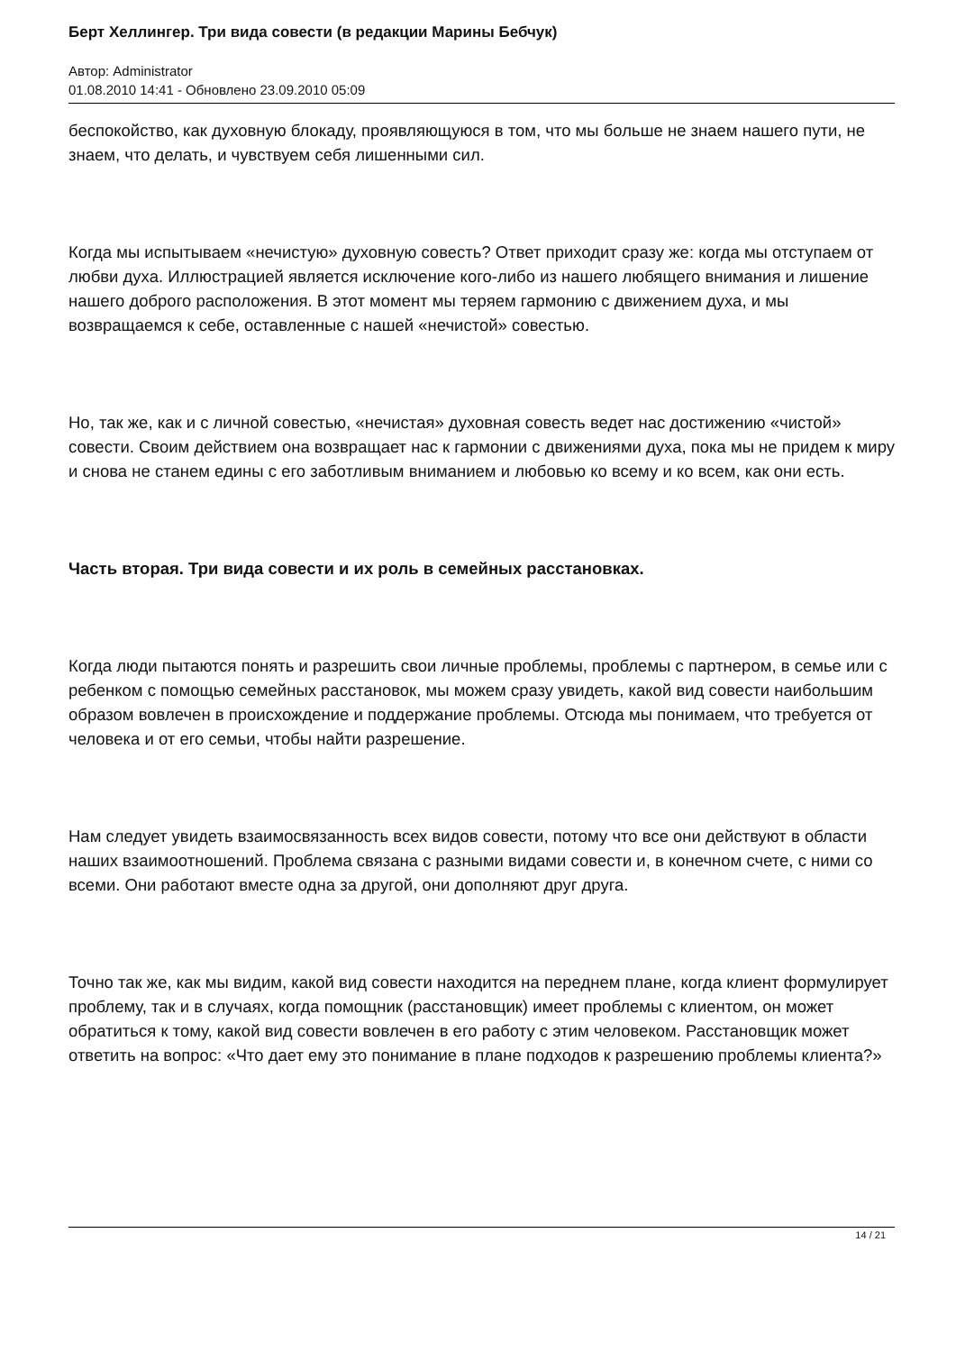Берт Хеллингер. Три вида совести (в редакции Марины Бебчук)
Автор: Administrator
01.08.2010 14:41 - Обновлено 23.09.2010 05:09
беспокойство, как духовную блокаду, проявляющуюся в том, что мы больше не знаем нашего пути, не знаем, что делать, и чувствуем себя лишенными сил.
Когда мы испытываем «нечистую» духовную совесть? Ответ приходит сразу же: когда мы отступаем от любви духа. Иллюстрацией является исключение кого-либо из нашего любящего внимания и лишение нашего доброго расположения. В этот момент мы теряем гармонию с движением духа, и мы возвращаемся к себе, оставленные с нашей «нечистой» совестью.
Но, так же, как и с личной совестью, «нечистая» духовная совесть ведет нас достижению «чистой» совести. Своим действием она возвращает нас к гармонии с движениями духа, пока мы не придем к миру и снова не станем едины с его заботливым вниманием и любовью ко всему и ко всем, как они есть.
Часть вторая. Три вида совести и их роль в семейных расстановках.
Когда люди пытаются понять и разрешить свои личные проблемы, проблемы с партнером, в семье или с ребенком с помощью семейных расстановок, мы можем сразу увидеть, какой вид совести наибольшим образом вовлечен в происхождение и поддержание проблемы. Отсюда мы понимаем, что требуется от человека и от его семьи, чтобы найти разрешение.
Нам следует увидеть взаимосвязанность всех видов совести, потому что все они действуют в области наших взаимоотношений. Проблема связана с разными видами совести и, в конечном счете, с ними со всеми. Они работают вместе одна за другой, они дополняют друг друга.
Точно так же, как мы видим, какой вид совести находится на переднем плане, когда клиент формулирует проблему, так и в случаях, когда помощник (расстановщик) имеет проблемы с клиентом, он может обратиться к тому, какой вид совести вовлечен в его работу с этим человеком. Расстановщик может ответить на вопрос: «Что дает ему это понимание в плане подходов к разрешению проблемы клиента?»
14 / 21